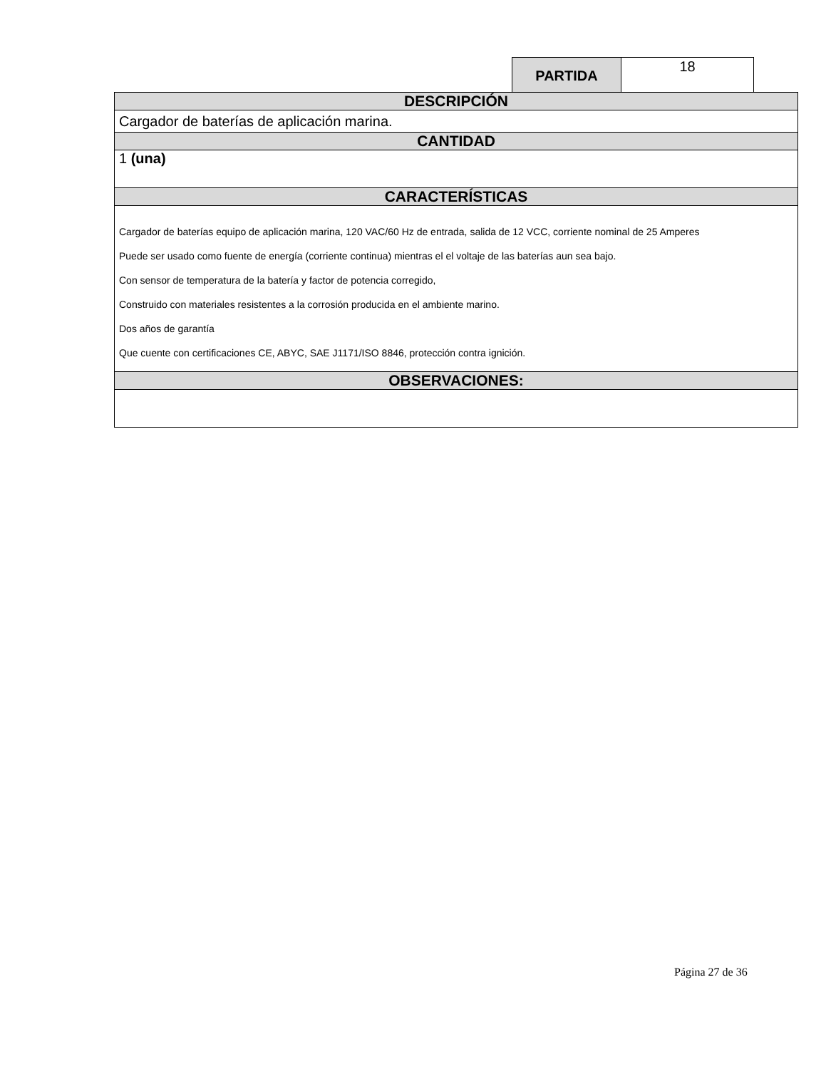| PARTIDA | 18 |
| DESCRIPCIÓN |
| Cargador de baterías de aplicación marina. |
| CANTIDAD |
| 1 (una) |
| CARACTERÍSTICAS |
| Cargador de baterías equipo de aplicación marina, 120 VAC/60 Hz de entrada, salida de 12 VCC, corriente nominal de 25 Amperes Puede ser usado como fuente de energía (corriente continua) mientras el el voltaje de las baterías aun sea bajo. Con sensor de temperatura de la batería y factor de potencia corregido, Construido con materiales resistentes a la corrosión producida en el ambiente marino. Dos años de garantía Que cuente con certificaciones CE, ABYC, SAE J1171/ISO 8846, protección contra ignición. |
| OBSERVACIONES: |
Página 27 de 36